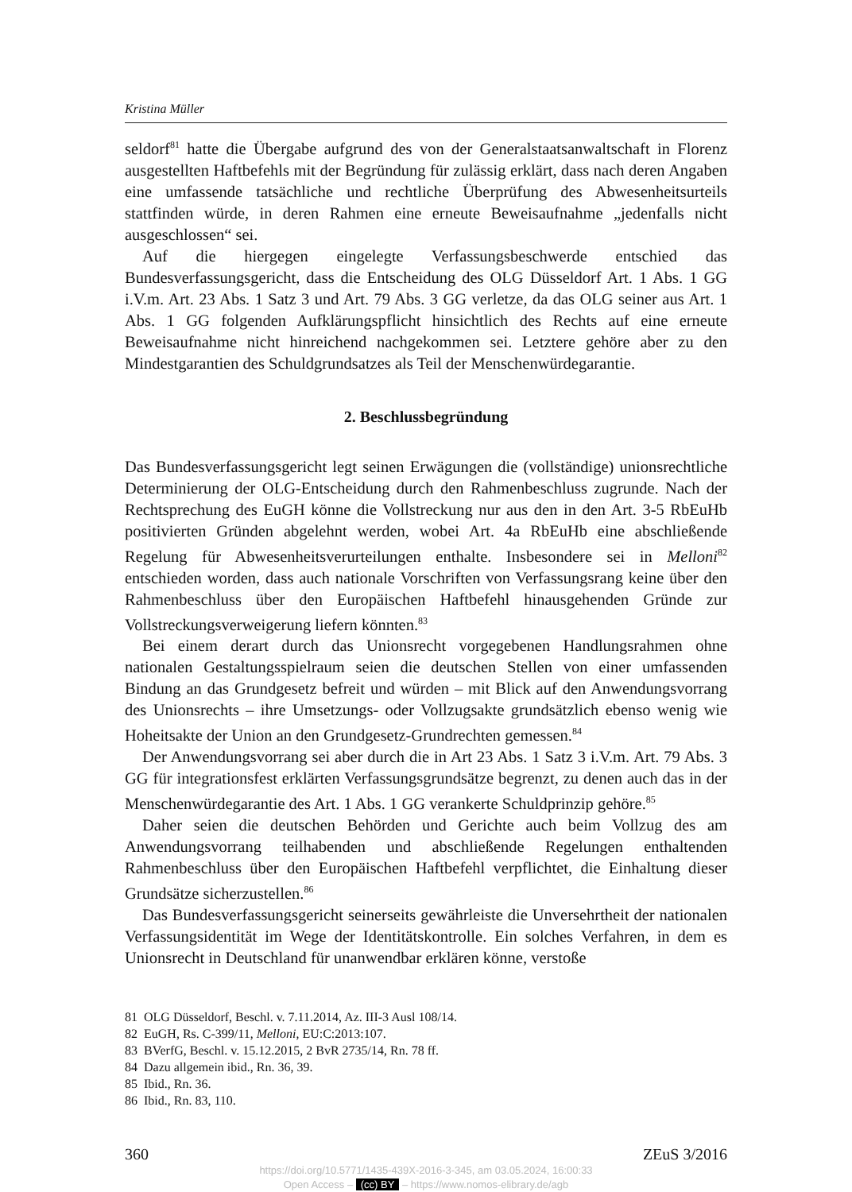Kristina Müller
seldorf<sup>81</sup> hatte die Übergabe aufgrund des von der Generalstaatsanwaltschaft in Florenz ausgestellten Haftbefehls mit der Begründung für zulässig erklärt, dass nach deren Angaben eine umfassende tatsächliche und rechtliche Überprüfung des Abwesenheitsurteils stattfinden würde, in deren Rahmen eine erneute Beweisaufnahme „jedenfalls nicht ausgeschlossen“ sei.
Auf die hiergegen eingelegte Verfassungsbeschwerde entschied das Bundesverfassungsgericht, dass die Entscheidung des OLG Düsseldorf Art. 1 Abs. 1 GG i.V.m. Art. 23 Abs. 1 Satz 3 und Art. 79 Abs. 3 GG verletze, da das OLG seiner aus Art. 1 Abs. 1 GG folgenden Aufklärungspflicht hinsichtlich des Rechts auf eine erneute Beweisaufnahme nicht hinreichend nachgekommen sei. Letztere gehöre aber zu den Mindestgarantien des Schuldgrundsatzes als Teil der Menschenwürdegarantie.
2. Beschlussbegründung
Das Bundesverfassungsgericht legt seinen Erwägungen die (vollständige) unionsrechtliche Determinierung der OLG-Entscheidung durch den Rahmenbeschluss zugrunde. Nach der Rechtsprechung des EuGH könne die Vollstreckung nur aus den in den Art. 3-5 RbEuHb positivierten Gründen abgelehnt werden, wobei Art. 4a RbEuHb eine abschließende Regelung für Abwesenheitsverurteilungen enthalte. Insbesondere sei in Melloni<sup>82</sup> entschieden worden, dass auch nationale Vorschriften von Verfassungsrang keine über den Rahmenbeschluss über den Europäischen Haftbefehl hinausgehenden Gründe zur Vollstreckungsverweigerung liefern könnten.<sup>83</sup>
Bei einem derart durch das Unionsrecht vorgegebenen Handlungsrahmen ohne nationalen Gestaltungsspielraum seien die deutschen Stellen von einer umfassenden Bindung an das Grundgesetz befreit und würden – mit Blick auf den Anwendungsvorrang des Unionsrechts – ihre Umsetzungs- oder Vollzugsakte grundsätzlich ebenso wenig wie Hoheitsakte der Union an den Grundgesetz-Grundrechten gemessen.<sup>84</sup>
Der Anwendungsvorrang sei aber durch die in Art 23 Abs. 1 Satz 3 i.V.m. Art. 79 Abs. 3 GG für integrationsfest erklärten Verfassungsgrundsätze begrenzt, zu denen auch das in der Menschenwürdegarantie des Art. 1 Abs. 1 GG verankerte Schuldprinzip gehöre.<sup>85</sup>
Daher seien die deutschen Behörden und Gerichte auch beim Vollzug des am Anwendungsvorrang teilhabenden und abschließende Regelungen enthaltenden Rahmenbeschluss über den Europäischen Haftbefehl verpflichtet, die Einhaltung dieser Grundsätze sicherzustellen.<sup>86</sup>
Das Bundesverfassungsgericht seinerseits gewährleiste die Unversehrtheit der nationalen Verfassungsidentität im Wege der Identitätskontrolle. Ein solches Verfahren, in dem es Unionsrecht in Deutschland für unanwendbar erklären könne, verstoße
81 OLG Düsseldorf, Beschl. v. 7.11.2014, Az. III-3 Ausl 108/14.
82 EuGH, Rs. C-399/11, Melloni, EU:C:2013:107.
83 BVerfG, Beschl. v. 15.12.2015, 2 BvR 2735/14, Rn. 78 ff.
84 Dazu allgemein ibid., Rn. 36, 39.
85 Ibid., Rn. 36.
86 Ibid., Rn. 83, 110.
360 ZEuS 3/2016
https://doi.org/10.5771/1435-439X-2016-3-345, am 03.05.2024, 16:00:33
Open Access – (cc) BY – https://www.nomos-elibrary.de/agb